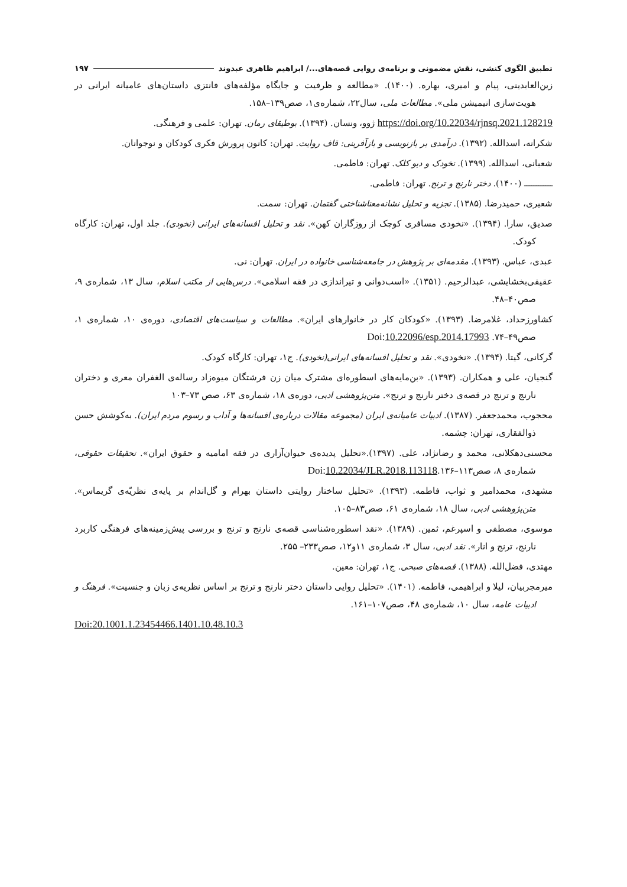تطبیق الگوی کنشی، نقش مضمونی و برنامه‌ی روایی قصه‌های.../ ابراهیم ظاهری عبدوند ۱۹۷
زین‌العابدینی، پیام و امیری، بهاره. (۱۴۰۰). «مطالعه و ظرفیت و جایگاه مؤلفه‌های فانتزی داستان‌های عامیانه ایرانی در هویت‌سازی انیمیشن ملی». مطالعات ملی، سال۲۲، شماره‌ی۱، صص۱۳۹–۱۵۸.
https://doi.org/10.22034/rjnsq.2021.128219 ژوو، ونسان. (۱۳۹۴). بوطیقای رمان. تهران: علمی و فرهنگی.
شکرانه، اسدالله. (۱۳۹۲). درآمدی بر بازنویسی و بازآفرینی: قاف روایت. تهران: کانون پرورش فکری کودکان و نوجوانان.
شعبانی، اسدالله. (۱۳۹۹). نخودک و دیو کلک. تهران: فاطمی.
ــــــــــــ (۱۴۰۰). دختر نارنج و ترنج. تهران: فاطمی.
شعیری، حمیدرضا. (۱۳۸۵). تجزیه و تحلیل نشانه‌معناشناختی گفتمان. تهران: سمت.
صدیق، سارا. (۱۳۹۴). «نخودی مسافری کوچک از روزگاران کهن». نقد و تحلیل افسانه‌های ایرانی (نخودی). جلد اول، تهران: کارگاه کودک.
عبدی، عباس. (۱۳۹۳). مقدمه‌ای بر پژوهش در جامعه‌شناسی خانواده در ایران. تهران: نی.
عقیقی‌بخشایشی، عبدالرحیم. (۱۳۵۱). «اسب‌دوانی و تیراندازی در فقه اسلامی». درس‌هایی از مکتب اسلام، سال ۱۳، شماره‌ی ۹، صص۴۰–۴۸.
کشاورزحداد، غلامرضا. (۱۳۹۳). «کودکان کار در خانوارهای ایران». مطالعات و سیاست‌های اقتصادی، دوره‌ی ۱۰، شماره‌ی ۱، صص۴۹–۷۴. Doi:10.22096/esp.2014.17993
گرکانی، گیتا. (۱۳۹۴). «نخودی». نقد و تحلیل افسانه‌های ایرانی(نخودی). ج۱، تهران: کارگاه کودک.
گنجیان، علی و همکاران. (۱۳۹۳). «بن‌مایه‌های اسطوره‌ای مشترک میان زن فرشتگان میوه‌زاد رساله‌ی الغفران معری و دختران نارنج و ترنج در قصه‌ی دختر نارنج و ترنج». متن‌پژوهشی ادبی، دوره‌ی ۱۸، شماره‌ی ۶۳، صص ۷۳–۱۰۳
محجوب، محمدجعفر. (۱۳۸۷). ادبیات عامیانه‌ی ایران (مجموعه مقالات درباره‌ی افسانه‌ها و آداب و رسوم مردم ایران). به‌کوشش حسن ذوالفقاری، تهران: چشمه.
محسنی‌دهکلانی، محمد و رضانژاد، علی. (۱۳۹۷).«تحلیل پدیده‌ی حیوان‌آزاری در فقه امامیه و حقوق ایران». تحقیقات حقوقی، شماره‌ی ۸، صص۱۱۳–۱۳۶.Doi:10.22034/JLR.2018.113118
مشهدی، محمدامیر و ثواب، فاطمه. (۱۳۹۳). «تحلیل ساختار روایتی داستان بهرام و گل‌اندام بر پایه‌ی نظریّه‌ی گریماس». متن‌پژوهشی ادبی، سال ۱۸، شماره‌ی ۶۱، صص۸۳–۱۰۵.
موسوی، مصطفی و اسپرغم، ثمین. (۱۳۸۹). «نقد اسطوره‌شناسی قصه‌ی نارنج و ترنج و بررسی پیش‌زمینه‌های فرهنگی کاربرد نارنج، ترنج و انار». نقد ادبی، سال ۳، شماره‌ی ۱۱و۱۲، صص۲۳۳– ۲۵۵.
مهتدی، فضل‌الله. (۱۳۸۸). قصه‌های صبحی. ج۱، تهران: معین.
میرمجربیان، لیلا و ابراهیمی، فاطمه. (۱۴۰۱). «تحلیل روایی داستان دختر نارنج و ترنج بر اساس نظریه‌ی زبان و جنسیت». فرهنگ و ادبیات عامه، سال ۱۰، شماره‌ی ۴۸، صص۱۰۷–۱۶۱.
Doi:20.1001.1.23454466.1401.10.48.10.3